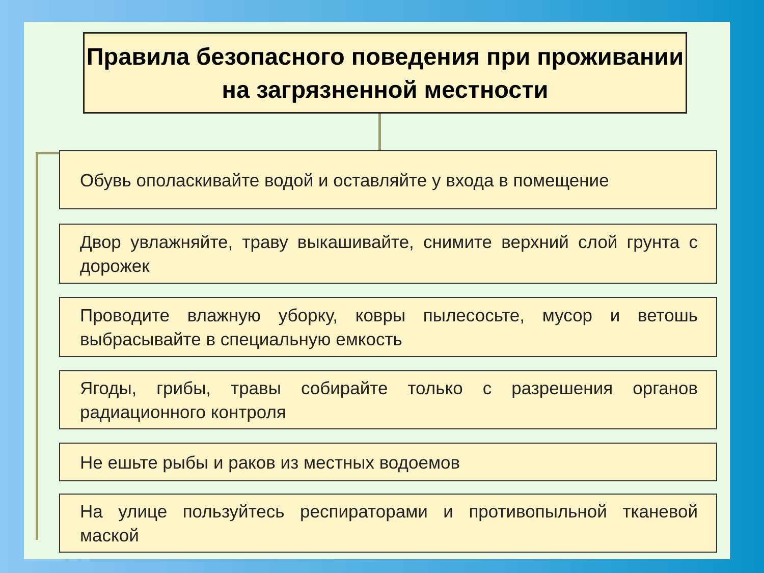Правила безопасного поведения при проживании на загрязненной местности
Обувь ополаскивайте водой и оставляйте у входа в помещение
Двор увлажняйте, траву выкашивайте, снимите верхний слой грунта с дорожек
Проводите влажную уборку, ковры пылесосьте, мусор и ветошь выбрасывайте в специальную емкость
Ягоды, грибы, травы собирайте только с разрешения органов радиационного контроля
Не ешьте рыбы и раков из местных водоемов
На улице пользуйтесь респираторами и противопыльной тканевой маской